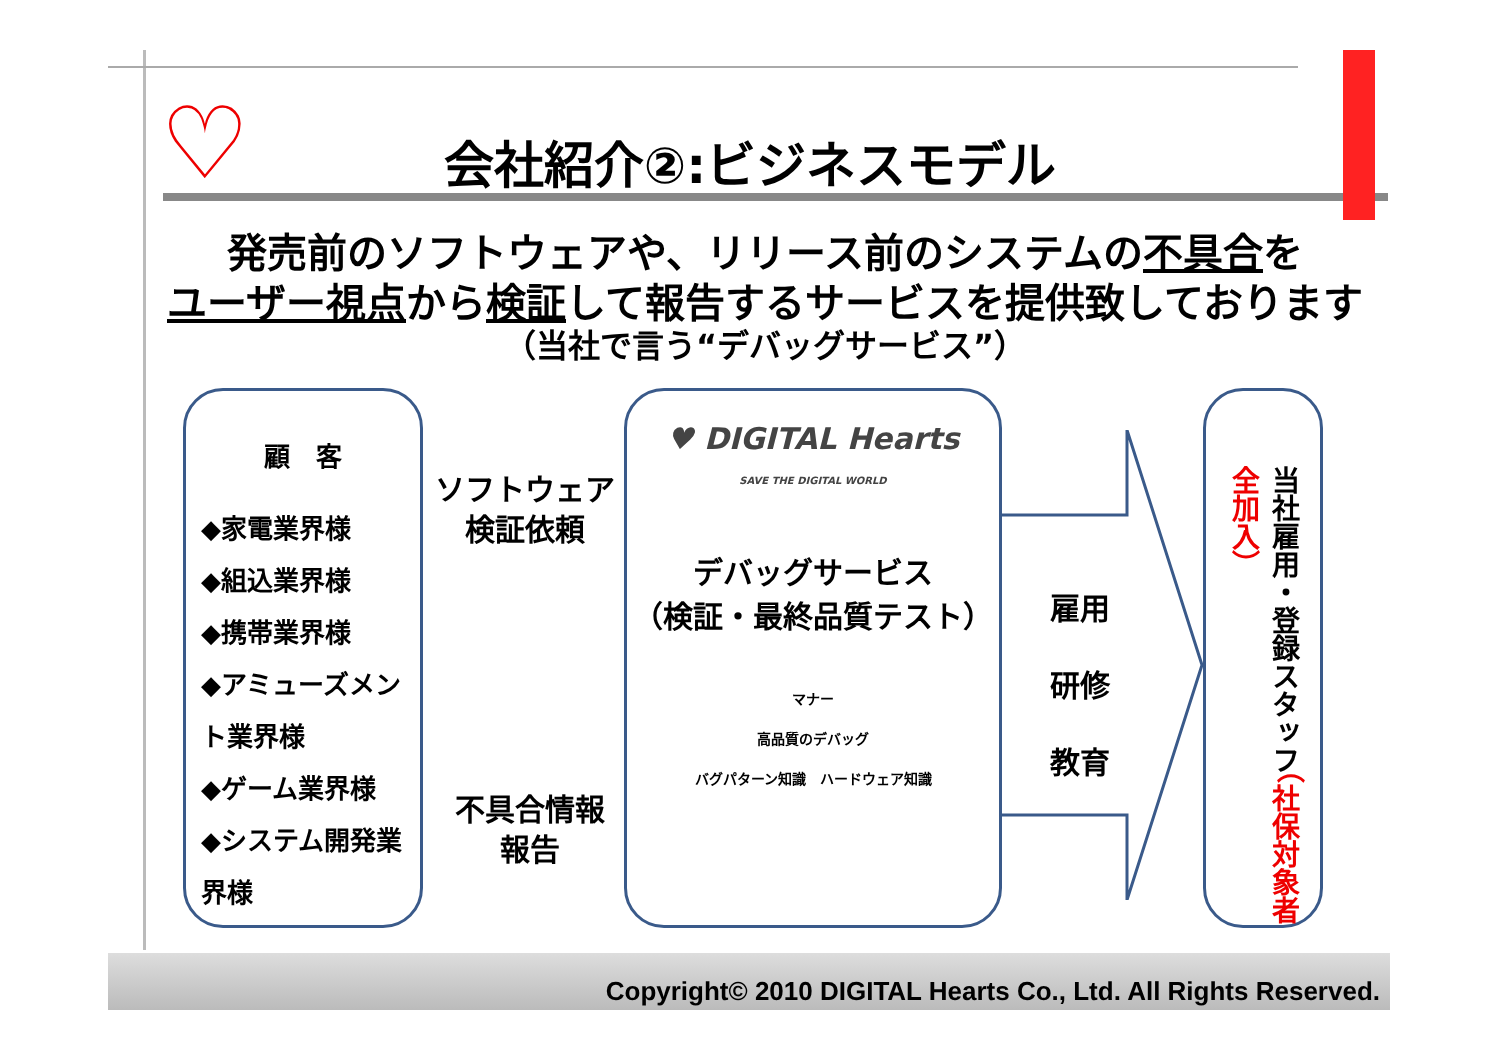♡
会社紹介②:ビジネスモデル
発売前のソフトウェアや、リリース前のシステムの不具合を
ユーザー視点から検証して報告するサービスを提供致しております
（当社で言う“デバッグサービス”）
顧　客
◆家電業界様
◆組込業界様
◆携帯業界様
◆アミューズメント業界様
◆ゲーム業界様
◆システム開発業界様
ソフトウェア
検証依頼
不具合情報
報告
♥ DIGITAL Hearts
SAVE THE DIGITAL WORLD
デバッグサービス
（検証・最終品質テスト）
マナー
高品質のデバッグ
バグパターン知識　ハードウェア知識
雇用
研修
教育
当社雇用・登録スタッフ（社保対象者全加入）
Copyright© 2010 DIGITAL Hearts Co., Ltd. All Rights Reserved.